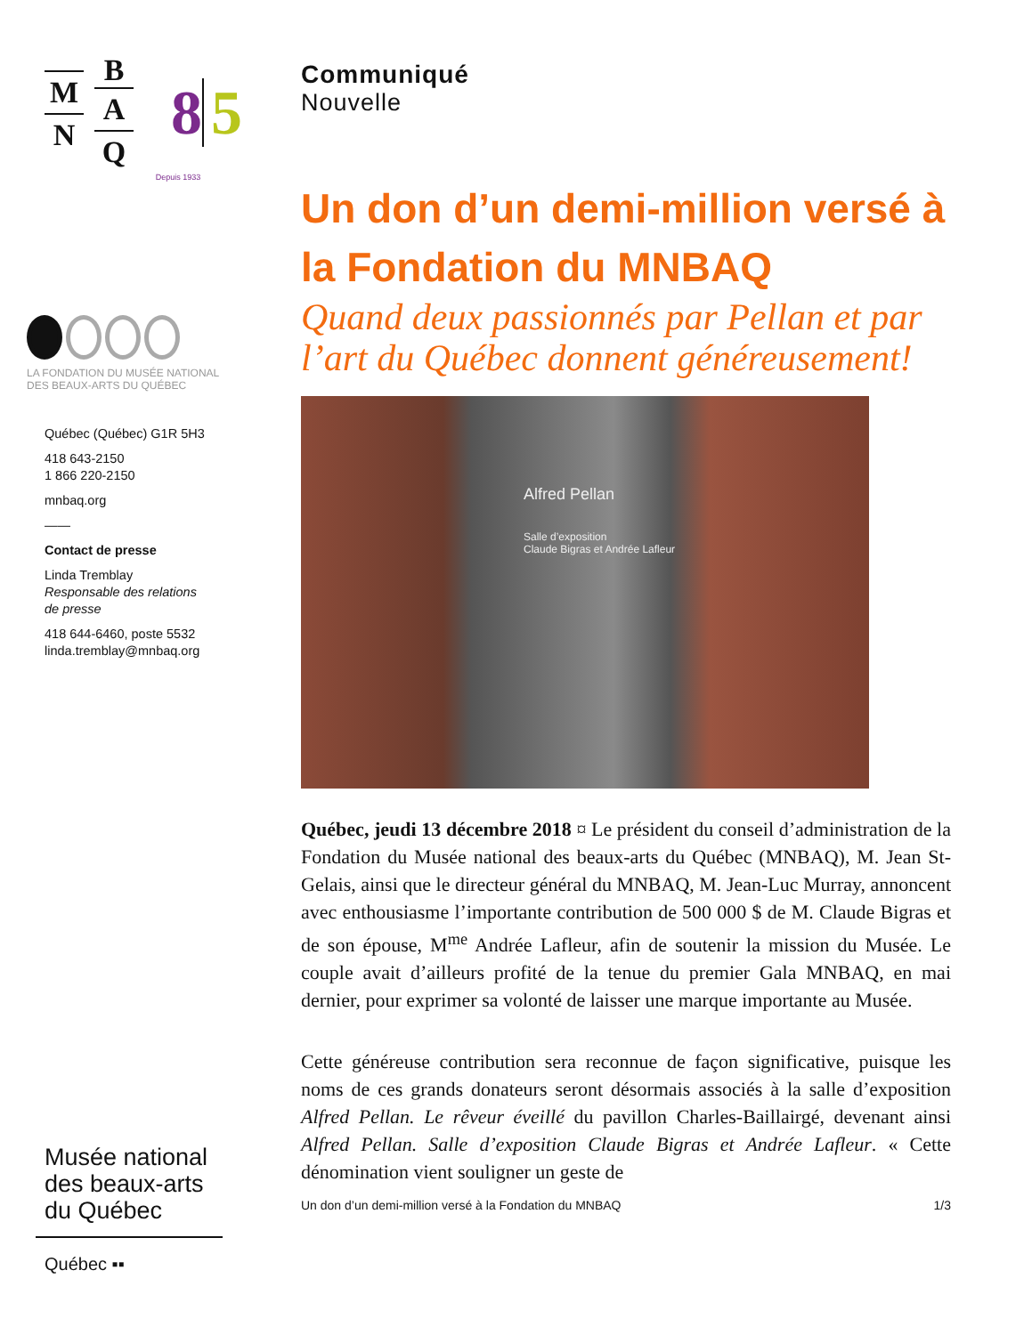M
N
B
A
Q
8 5
Depuis 1933
LA FONDATION DU MUSÉE NATIONAL
DES BEAUX-ARTS DU QUÉBEC
Québec (Québec) G1R 5H3
418 643-2150
1 866 220-2150
mnbaq.org
——
Contact de presse
Linda Tremblay
Responsable des relations
de presse
418 644-6460, poste 5532
linda.tremblay@mnbaq.org
Musée national
des beaux-arts
du Québec
Québec ▪▪
Communiqué
Nouvelle
Un don d’un demi-million versé à la Fondation du MNBAQ
Quand deux passionnés par Pellan et par l’art du Québec donnent généreusement!
Alfred Pellan
Salle d’exposition
Claude Bigras et Andrée Lafleur
Québec, jeudi 13 décembre 2018 ¤ Le président du conseil d’administration de la Fondation du Musée national des beaux-arts du Québec (MNBAQ), M. Jean St-Gelais, ainsi que le directeur général du MNBAQ, M. Jean-Luc Murray, annoncent avec enthousiasme l’importante contribution de 500 000 $ de M. Claude Bigras et de son épouse, M<sup>me</sup> Andrée Lafleur, afin de soutenir la mission du Musée. Le couple avait d’ailleurs profité de la tenue du premier Gala MNBAQ, en mai dernier, pour exprimer sa volonté de laisser une marque importante au Musée.
Cette généreuse contribution sera reconnue de façon significative, puisque les noms de ces grands donateurs seront désormais associés à la salle d’exposition Alfred Pellan. Le rêveur éveillé du pavillon Charles-Baillairgé, devenant ainsi Alfred Pellan. Salle d’exposition Claude Bigras et Andrée Lafleur. « Cette dénomination vient souligner un geste de
Un don d’un demi-million versé à la Fondation du MNBAQ 1/3